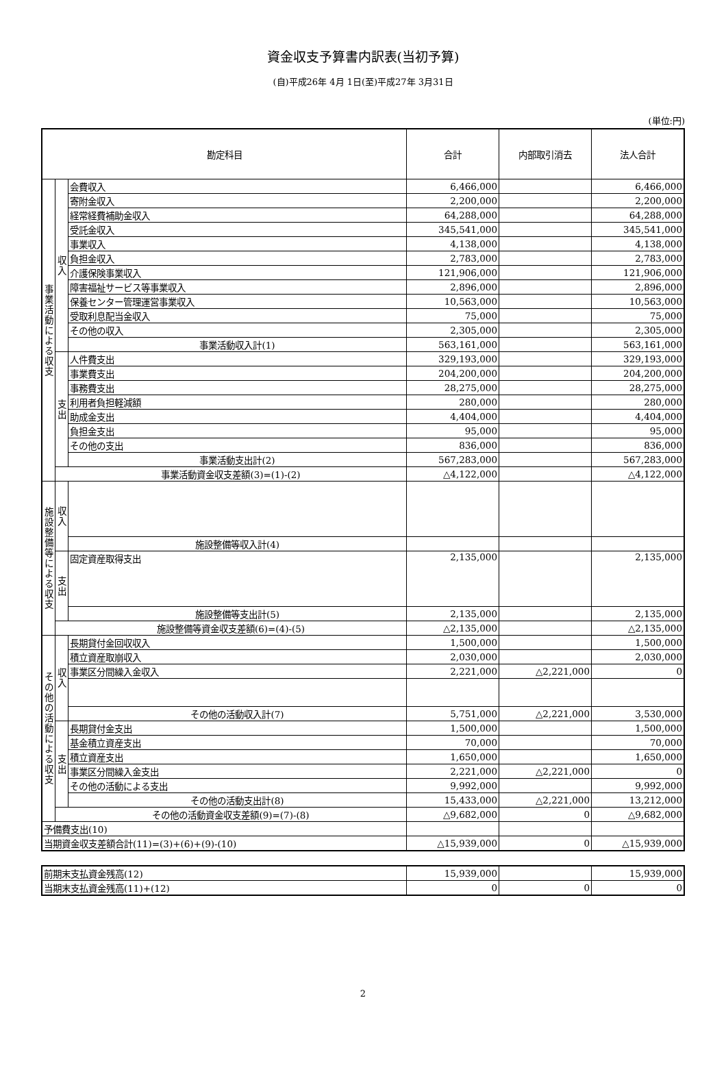資金収支予算書内訳表(当初予算)
(自)平成26年 4月 1日(至)平成27年 3月31日
(単位:円)
| 勘定科目 | | | 合計 | 内部取引消去 | 法人合計 |
| --- | --- | --- | --- | --- | --- |
| 事業活動による収支 | 収入 | 会費収入 | 6,466,000 | | 6,466,000 |
| | | 寄附金収入 | 2,200,000 | | 2,200,000 |
| | | 経常経費補助金収入 | 64,288,000 | | 64,288,000 |
| | | 受託金収入 | 345,541,000 | | 345,541,000 |
| | | 事業収入 | 4,138,000 | | 4,138,000 |
| | | 負担金収入 | 2,783,000 | | 2,783,000 |
| | | 介護保険事業収入 | 121,906,000 | | 121,906,000 |
| | | 障害福祉サービス等事業収入 | 2,896,000 | | 2,896,000 |
| | | 保養センター管理運営事業収入 | 10,563,000 | | 10,563,000 |
| | | 受取利息配当金収入 | 75,000 | | 75,000 |
| | | その他の収入 | 2,305,000 | | 2,305,000 |
| | | 事業活動収入計(1) | 563,161,000 | | 563,161,000 |
| | 支出 | 人件費支出 | 329,193,000 | | 329,193,000 |
| | | 事業費支出 | 204,200,000 | | 204,200,000 |
| | | 事務費支出 | 28,275,000 | | 28,275,000 |
| | | 利用者負担軽減額 | 280,000 | | 280,000 |
| | | 助成金支出 | 4,404,000 | | 4,404,000 |
| | | 負担金支出 | 95,000 | | 95,000 |
| | | その他の支出 | 836,000 | | 836,000 |
| | | 事業活動支出計(2) | 567,283,000 | | 567,283,000 |
| | 事業活動資金収支差額(3)=(1)-(2) | | △4,122,000 | | △4,122,000 |
| 施設整備等による収支 | 収入 | | | | |
| | | 施設整備等収入計(4) | | | |
| | 支出 | 固定資産取得支出 | 2,135,000 | | 2,135,000 |
| | | 施設整備等支出計(5) | 2,135,000 | | 2,135,000 |
| | 施設整備等資金収支差額(6)=(4)-(5) | | △2,135,000 | | △2,135,000 |
| その他の活動による収支 | 収入 | 長期貸付金回収収入 | 1,500,000 | | 1,500,000 |
| | | 積立資産取崩収入 | 2,030,000 | | 2,030,000 |
| | | 事業区分間繰入金収入 | 2,221,000 | △2,221,000 | 0 |
| | | その他の活動収入計(7) | 5,751,000 | △2,221,000 | 3,530,000 |
| | 支出 | 長期貸付金支出 | 1,500,000 | | 1,500,000 |
| | | 基金積立資産支出 | 70,000 | | 70,000 |
| | | 積立資産支出 | 1,650,000 | | 1,650,000 |
| | | 事業区分間繰入金支出 | 2,221,000 | △2,221,000 | 0 |
| | | その他の活動による支出 | 9,992,000 | | 9,992,000 |
| | | その他の活動支出計(8) | 15,433,000 | △2,221,000 | 13,212,000 |
| | その他の活動資金収支差額(9)=(7)-(8) | | △9,682,000 | 0 | △9,682,000 |
| 予備費支出(10) | | | | | |
| 当期資金収支差額合計(11)=(3)+(6)+(9)-(10) | | | △15,939,000 | 0 | △15,939,000 |
| 前期末支払資金残高(12) | 15,939,000 | | 15,939,000 |
| 当期末支払資金残高(11)+(12) | 0 | 0 | 0 |
2